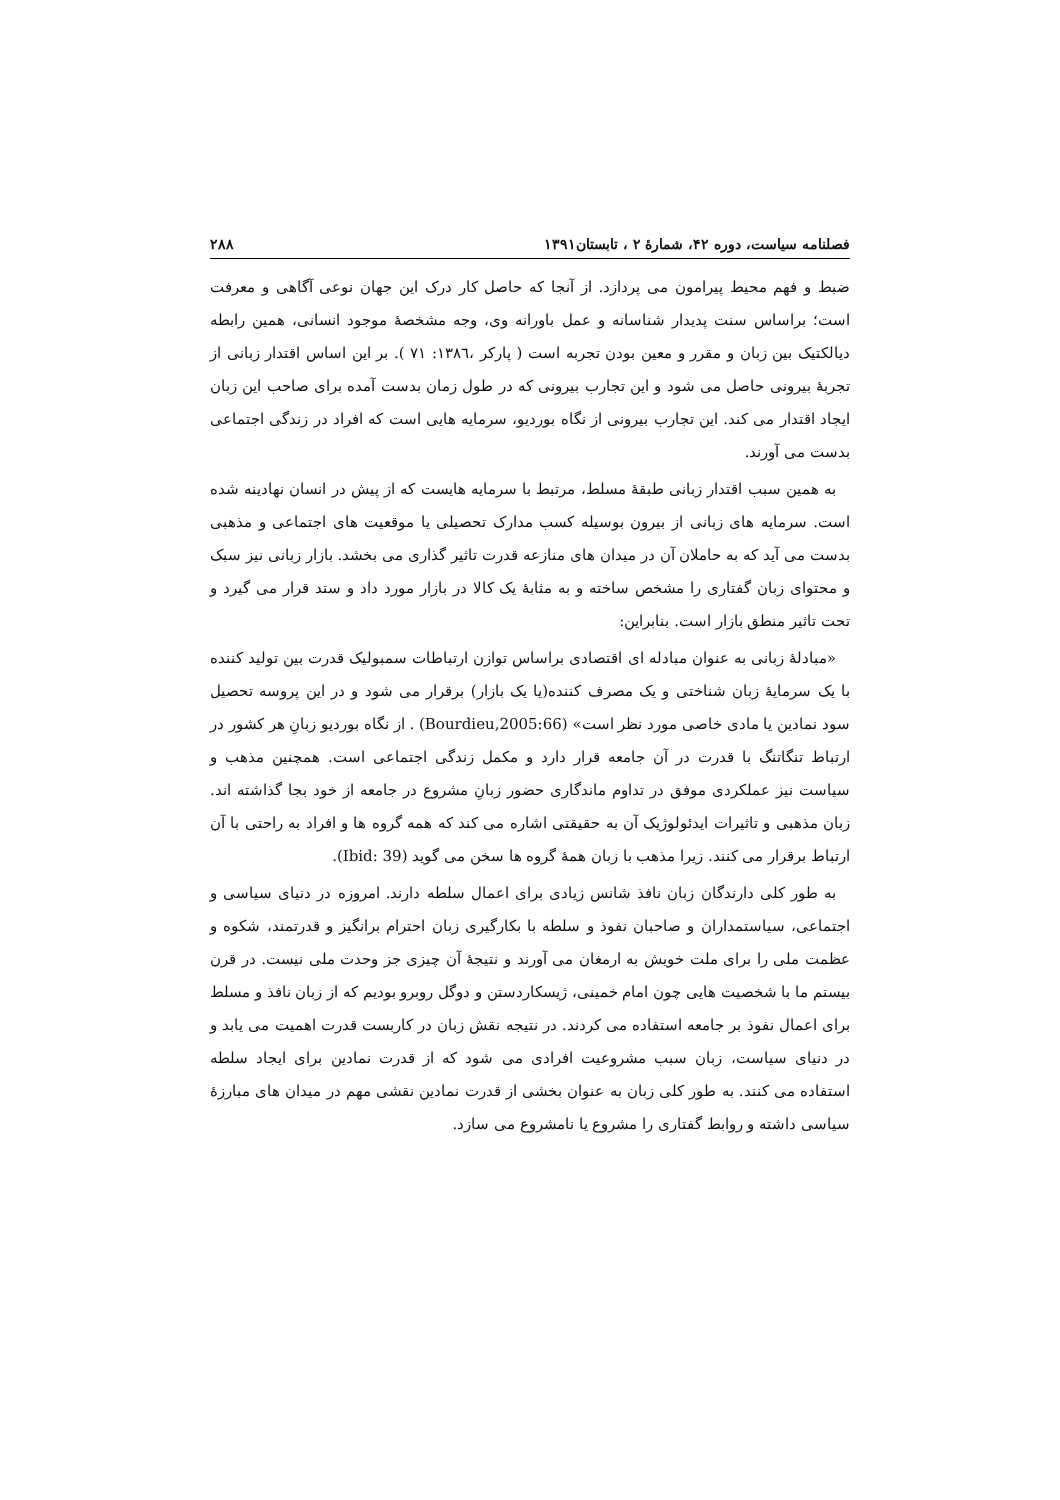فصلنامه سیاست، دوره ۴۲، شمارهٔ ۲ ، تابستان۱۳۹۱ ۲۸۸
ضبط و فهم محیط پیرامون می پردازد. از آنجا که حاصل کار درک این جهان نوعی آگاهی و معرفت است؛ براساس سنت پدیدار شناسانه و عمل باورانه وی، وجه مشخصهٔ موجود انسانی، همین رابطه دیالکتیک بین زبان و مقرر و معین بودن تجربه است ( پارکر ،۱۳۸٦: ۷۱ ). بر این اساس اقتدار زبانی از تجربهٔ بیرونی حاصل می شود و این تجارب بیرونی که در طول زمان بدست آمده برای صاحب این زبان ایجاد اقتدار می کند. این تجارب بیرونی از نگاه بوردیو، سرمایه هایی است که افراد در زندگی اجتماعی بدست می آورند.
به همین سبب اقتدار زبانی طبقهٔ مسلط، مرتبط با سرمایه هایست که از پیش در انسان نهادینه شده است. سرمایه های زبانی از بیرون بوسیله کسب مدارک تحصیلی یا موقعیت های اجتماعی و مذهبی بدست می آید که به حاملان آن در میدان های منازعه قدرت تاثیر گذاری می بخشد. بازار زبانی نیز سبک و محتوای زبان گفتاری را مشخص ساخته و به مثابهٔ یک کالا در بازار مورد داد و ستد قرار می گیرد و تحت تاثیر منطق بازار است. بنابراین:
«مبادلهٔ زبانی به عنوان مبادله ای اقتصادی براساس توازن ارتباطات سمبولیک قدرت بین تولید کننده با یک سرمایهٔ زبان شناختی و یک مصرف کننده(یا یک بازار) برقرار می شود و در این پروسه تحصیل سود نمادین یا مادی خاصی مورد نظر است» (Bourdieu,2005:66) . از نگاه بوردیو زبانِ هر کشور در ارتباط تنگاتنگ با قدرت در آن جامعه قرار دارد و مکمل زندگی اجتماعی است. همچنین مذهب و سیاست نیز عملکردی موفق در تداوم ماندگاری حضور زبانِ مشروع در جامعه از خود بجا گذاشته اند. زبان مذهبی و تاثیرات ایدئولوژیک آن به حقیقتی اشاره می کند که همه گروه ها و افراد به راحتی با آن ارتباط برقرار می کنند. زیرا مذهب با زبان همهٔ گروه ها سخن می گوید (Ibid: 39).
به طور کلی دارندگان زبان نافذ شانس زیادی برای اعمال سلطه دارند. امروزه در دنیای سیاسی و اجتماعی، سیاستمداران و صاحبان نفوذ و سلطه با بکارگیری زبان احترام برانگیز و قدرتمند، شکوه و عظمت ملی را برای ملت خویش به ارمغان می آورند و نتیجهٔ آن چیزی جز وحدت ملی نیست. در قرن بیستم ما با شخصیت هایی چون امام خمینی، ژیسکاردستن و دوگل روبرو بودیم که از زبان نافذ و مسلط برای اعمال نفوذ بر جامعه استفاده می کردند. در نتیجه نقش زبان در کاربست قدرت اهمیت می یابد و در دنیای سیاست، زبان سبب مشروعیت افرادی می شود که از قدرت نمادین برای ایجاد سلطه استفاده می کنند. به طور کلی زبان به عنوان بخشی از قدرت نمادین نقشی مهم در میدان های مبارزهٔ سیاسی داشته و روابط گفتاری را مشروع یا نامشروع می سازد.